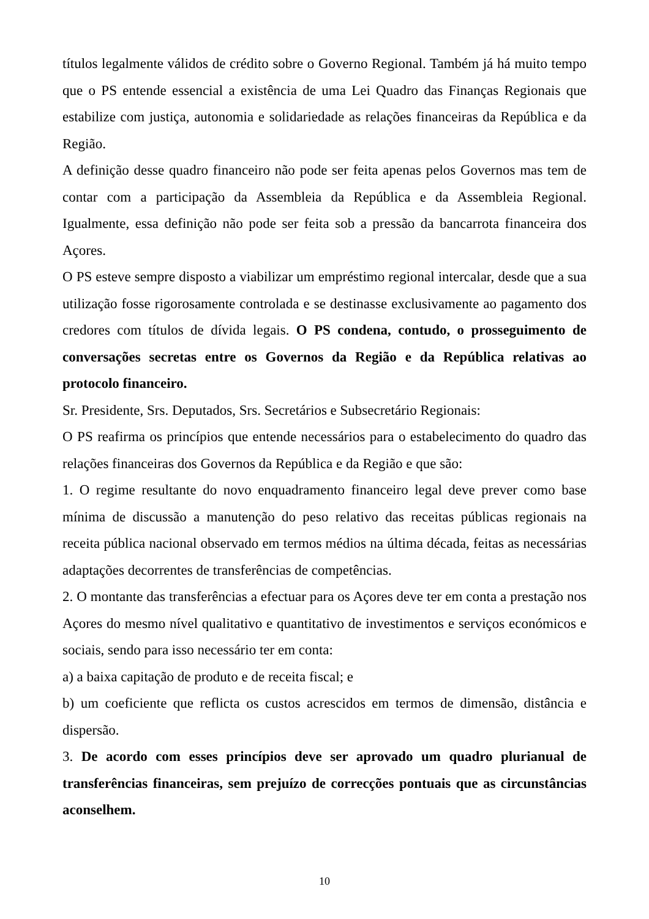títulos legalmente válidos de crédito sobre o Governo Regional. Também já há muito tempo que o PS entende essencial a existência de uma Lei Quadro das Finanças Regionais que estabilize com justiça, autonomia e solidariedade as relações financeiras da República e da Região.
A definição desse quadro financeiro não pode ser feita apenas pelos Governos mas tem de contar com a participação da Assembleia da República e da Assembleia Regional. Igualmente, essa definição não pode ser feita sob a pressão da bancarrota financeira dos Açores.
O PS esteve sempre disposto a viabilizar um empréstimo regional intercalar, desde que a sua utilização fosse rigorosamente controlada e se destinasse exclusivamente ao pagamento dos credores com títulos de dívida legais. O PS condena, contudo, o prosseguimento de conversações secretas entre os Governos da Região e da República relativas ao protocolo financeiro.
Sr. Presidente, Srs. Deputados, Srs. Secretários e Subsecretário Regionais:
O PS reafirma os princípios que entende necessários para o estabelecimento do quadro das relações financeiras dos Governos da República e da Região e que são:
1. O regime resultante do novo enquadramento financeiro legal deve prever como base mínima de discussão a manutenção do peso relativo das receitas públicas regionais na receita pública nacional observado em termos médios na última década, feitas as necessárias adaptações decorrentes de transferências de competências.
2. O montante das transferências a efectuar para os Açores deve ter em conta a prestação nos Açores do mesmo nível qualitativo e quantitativo de investimentos e serviços económicos e sociais, sendo para isso necessário ter em conta:
a) a baixa capitação de produto e de receita fiscal; e
b) um coeficiente que reflicta os custos acrescidos em termos de dimensão, distância e dispersão.
3. De acordo com esses princípios deve ser aprovado um quadro plurianual de transferências financeiras, sem prejuízo de correcções pontuais que as circunstâncias aconselhem.
10